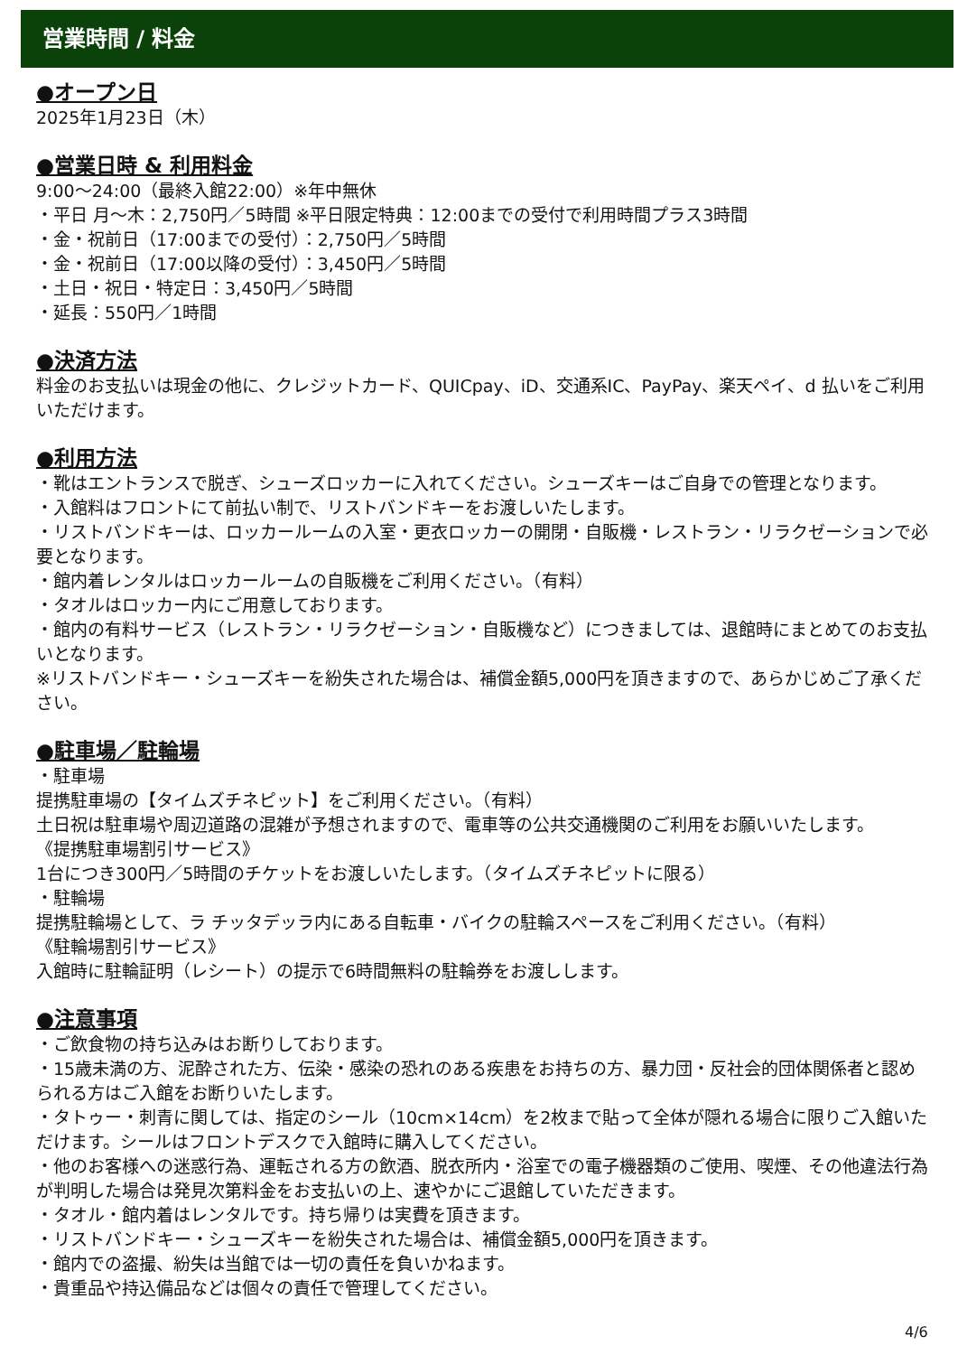営業時間 / 料金
●オープン日
2025年1月23日（木）
●営業日時 & 利用料金
9:00～24:00（最終入館22:00）※年中無休
・平日 月～木：2,750円／5時間 ※平日限定特典：12:00までの受付で利用時間プラス3時間
・金・祝前日（17:00までの受付）：2,750円／5時間
・金・祝前日（17:00以降の受付）：3,450円／5時間
・土日・祝日・特定日：3,450円／5時間
・延長：550円／1時間
●決済方法
料金のお支払いは現金の他に、クレジットカード、QUICpay、iD、交通系IC、PayPay、楽天ペイ、d 払いをご利用いただけます。
●利用方法
・靴はエントランスで脱ぎ、シューズロッカーに入れてください。シューズキーはご自身での管理となります。
・入館料はフロントにて前払い制で、リストバンドキーをお渡しいたします。
・リストバンドキーは、ロッカールームの入室・更衣ロッカーの開閉・自販機・レストラン・リラクゼーションで必要となります。
・館内着レンタルはロッカールームの自販機をご利用ください。（有料）
・タオルはロッカー内にご用意しております。
・館内の有料サービス（レストラン・リラクゼーション・自販機など）につきましては、退館時にまとめてのお支払いとなります。
※リストバンドキー・シューズキーを紛失された場合は、補償金額5,000円を頂きますので、あらかじめご了承ください。
●駐車場／駐輪場
・駐車場
提携駐車場の【タイムズチネピット】をご利用ください。（有料）
土日祝は駐車場や周辺道路の混雑が予想されますので、電車等の公共交通機関のご利用をお願いいたします。
《提携駐車場割引サービス》
1台につき300円／5時間のチケットをお渡しいたします。（タイムズチネピットに限る）
・駐輪場
提携駐輪場として、ラ チッタデッラ内にある自転車・バイクの駐輪スペースをご利用ください。（有料）
《駐輪場割引サービス》
入館時に駐輪証明（レシート）の提示で6時間無料の駐輪券をお渡しします。
●注意事項
・ご飲食物の持ち込みはお断りしております。
・15歳未満の方、泥酔された方、伝染・感染の恐れのある疾患をお持ちの方、暴力団・反社会的団体関係者と認められる方はご入館をお断りいたします。
・タトゥー・刺青に関しては、指定のシール（10cm×14cm）を2枚まで貼って全体が隠れる場合に限りご入館いただけます。シールはフロントデスクで入館時に購入してください。
・他のお客様への迷惑行為、運転される方の飲酒、脱衣所内・浴室での電子機器類のご使用、喫煙、その他違法行為が判明した場合は発見次第料金をお支払いの上、速やかにご退館していただきます。
・タオル・館内着はレンタルです。持ち帰りは実費を頂きます。
・リストバンドキー・シューズキーを紛失された場合は、補償金額5,000円を頂きます。
・館内での盗撮、紛失は当館では一切の責任を負いかねます。
・貴重品や持込備品などは個々の責任で管理してください。
4/6